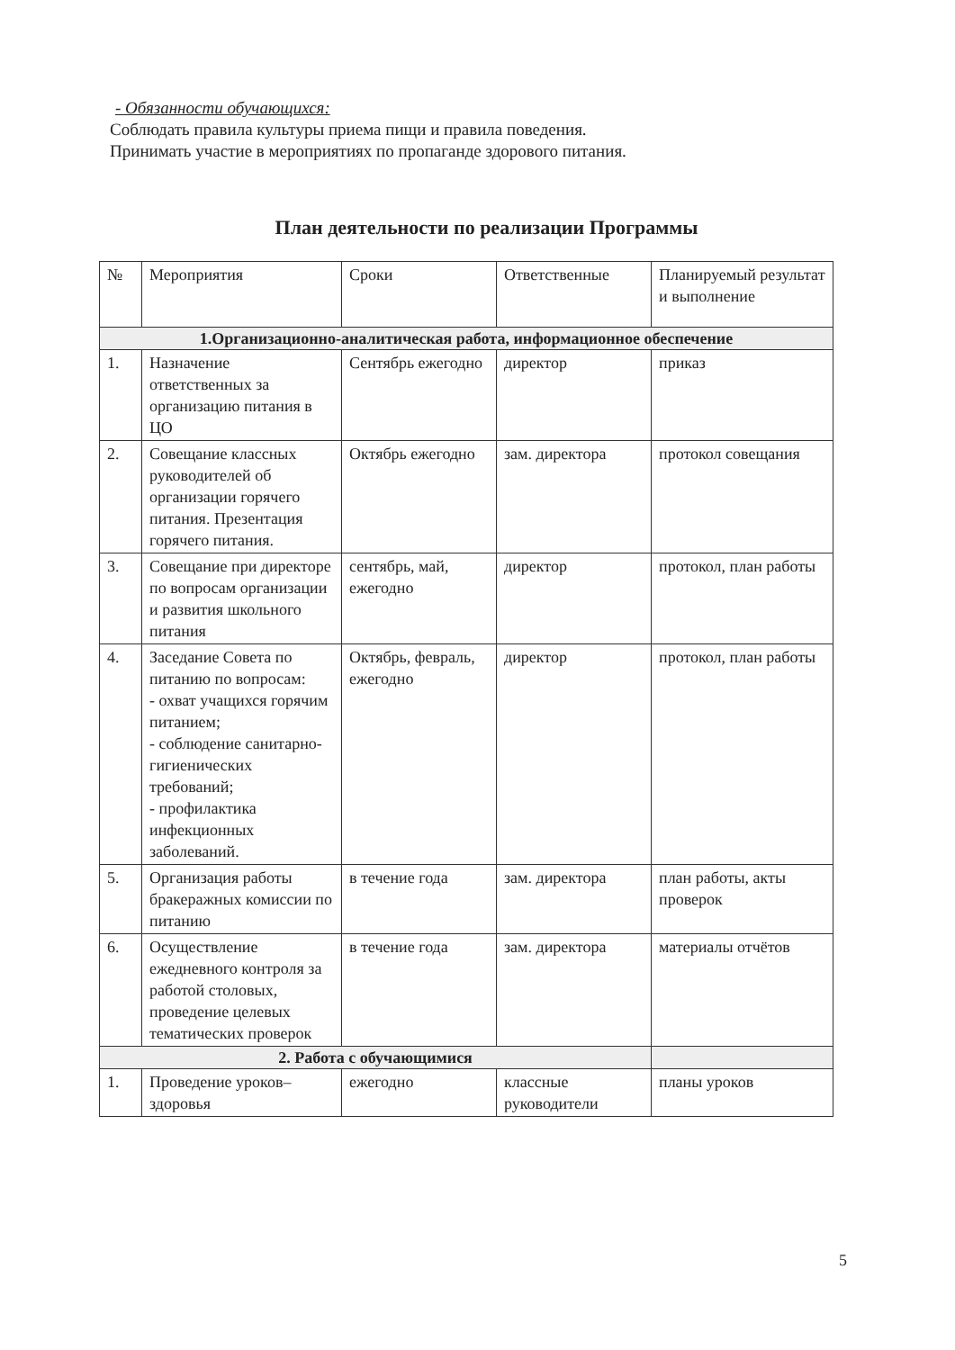- Обязанности обучающихся:
Соблюдать правила культуры приема пищи и правила поведения.
Принимать участие в мероприятиях по пропаганде здорового питания.
План деятельности по реализации Программы
| № | Мероприятия | Сроки | Ответственные | Планируемый результат и выполнение |
| --- | --- | --- | --- | --- |
| 1.Организационно-аналитическая работа, информационное обеспечение | | | | |
| 1. | Назначение ответственных за организацию питания в ЦО | Сентябрь ежегодно | директор | приказ |
| 2. | Совещание классных руководителей об организации горячего питания. Презентация горячего питания. | Октябрь ежегодно | зам. директора | протокол совещания |
| 3. | Совещание при директоре по вопросам организации и развития школьного питания | сентябрь, май, ежегодно | директор | протокол, план работы |
| 4. | Заседание Совета по питанию по вопросам: - охват учащихся горячим питанием; - соблюдение санитарно-гигиенических требований; - профилактика инфекционных заболеваний. | Октябрь, февраль, ежегодно | директор | протокол, план работы |
| 5. | Организация работы бракеражных комиссии по питанию | в течение года | зам. директора | план работы, акты проверок |
| 6. | Осуществление ежедневного контроля за работой столовых, проведение целевых тематических проверок | в течение года | зам. директора | материалы отчётов |
| 2. Работа с обучающимися | | | | |
| 1. | Проведение уроков–здоровья | ежегодно | классные руководители | планы уроков |
5